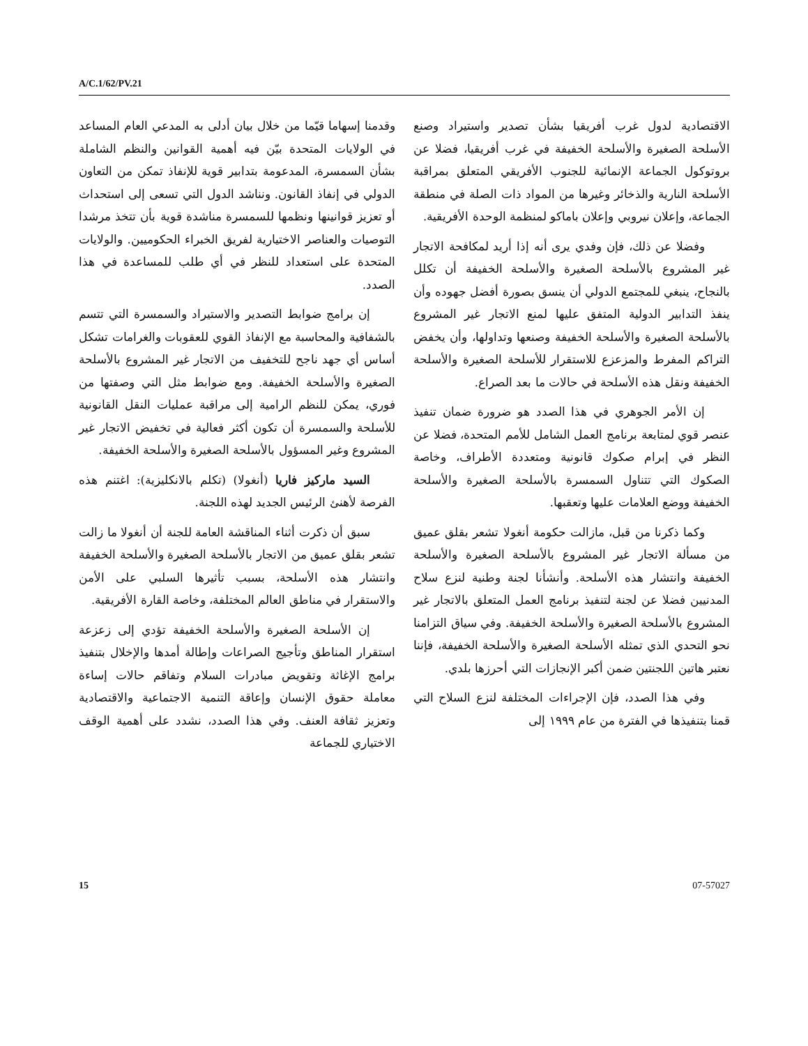A/C.1/62/PV.21
وقدمنا إسهاما قيّما من خلال بيان أدلى به المدعي العام المساعد في الولايات المتحدة بيّن فيه أهمية القوانين والنظم الشاملة بشأن السمسرة، المدعومة بتدابير قوية للإنفاذ تمكن من التعاون الدولي في إنفاذ القانون. ونناشد الدول التي تسعى إلى استحداث أو تعزيز قوانينها ونظمها للسمسرة مناشدة قوية بأن تتخذ مرشدا التوصيات والعناصر الاختيارية لفريق الخبراء الحكوميين. والولايات المتحدة على استعداد للنظر في أي طلب للمساعدة في هذا الصدد.
إن برامج ضوابط التصدير والاستيراد والسمسرة التي تتسم بالشفافية والمحاسبة مع الإنفاذ القوي للعقوبات والغرامات تشكل أساس أي جهد ناجح للتخفيف من الاتجار غير المشروع بالأسلحة الصغيرة والأسلحة الخفيفة. ومع ضوابط مثل التي وصفتها من فوري، يمكن للنظم الرامية إلى مراقبة عمليات النقل القانونية للأسلحة والسمسرة أن تكون أكثر فعالية في تخفيض الاتجار غير المشروع وغير المسؤول بالأسلحة الصغيرة والأسلحة الخفيفة.
السيد ماركيز فاريا (أنغولا) (تكلم بالانكليزية): اغتنم هذه الفرصة لأهنئ الرئيس الجديد لهذه اللجنة.
سبق أن ذكرت أثناء المناقشة العامة للجنة أن أنغولا ما زالت تشعر بقلق عميق من الاتجار بالأسلحة الصغيرة والأسلحة الخفيفة وانتشار هذه الأسلحة، بسبب تأثيرها السلبي على الأمن والاستقرار في مناطق العالم المختلفة، وخاصة القارة الأفريقية.
إن الأسلحة الصغيرة والأسلحة الخفيفة تؤدي إلى زعزعة استقرار المناطق وتأجيج الصراعات وإطالة أمدها والإخلال بتنفيذ برامج الإغاثة وتقويض مبادرات السلام وتفاقم حالات إساءة معاملة حقوق الإنسان وإعاقة التنمية الاجتماعية والاقتصادية وتعزيز ثقافة العنف. وفي هذا الصدد، نشدد على أهمية الوقف الاختياري للجماعة
الاقتصادية لدول غرب أفريقيا بشأن تصدير واستيراد وصنع الأسلحة الصغيرة والأسلحة الخفيفة في غرب أفريقيا، فضلا عن بروتوكول الجماعة الإنمائية للجنوب الأفريقي المتعلق بمراقبة الأسلحة النارية والذخائر وغيرها من المواد ذات الصلة في منطقة الجماعة، وإعلان نيروبي وإعلان باماكو لمنظمة الوحدة الأفريقية.
وفضلا عن ذلك، فإن وفدي يرى أنه إذا أريد لمكافحة الاتجار غير المشروع بالأسلحة الصغيرة والأسلحة الخفيفة أن تكلل بالنجاح، ينبغي للمجتمع الدولي أن ينسق بصورة أفضل جهوده وأن ينفذ التدابير الدولية المتفق عليها لمنع الاتجار غير المشروع بالأسلحة الصغيرة والأسلحة الخفيفة وصنعها وتداولها، وأن يخفض التراكم المفرط والمزعزع للاستقرار للأسلحة الصغيرة والأسلحة الخفيفة ونقل هذه الأسلحة في حالات ما بعد الصراع.
إن الأمر الجوهري في هذا الصدد هو ضرورة ضمان تنفيذ عنصر قوي لمتابعة برنامج العمل الشامل للأمم المتحدة، فضلا عن النظر في إبرام صكوك قانونية ومتعددة الأطراف، وخاصة الصكوك التي تتناول السمسرة بالأسلحة الصغيرة والأسلحة الخفيفة ووضع العلامات عليها وتعقبها.
وكما ذكرنا من قبل، مازالت حكومة أنغولا تشعر بقلق عميق من مسألة الاتجار غير المشروع بالأسلحة الصغيرة والأسلحة الخفيفة وانتشار هذه الأسلحة. وأنشأنا لجنة وطنية لنزع سلاح المدنيين فضلا عن لجنة لتنفيذ برنامج العمل المتعلق بالاتجار غير المشروع بالأسلحة الصغيرة والأسلحة الخفيفة. وفي سياق التزامنا نحو التحدي الذي تمثله الأسلحة الصغيرة والأسلحة الخفيفة، فإننا نعتبر هاتين اللجنتين ضمن أكبر الإنجازات التي أحرزها بلدي.
وفي هذا الصدد، فإن الإجراءات المختلفة لنزع السلاح التي قمنا بتنفيذها في الفترة من عام ١٩٩٩ إلى
15 07-57027